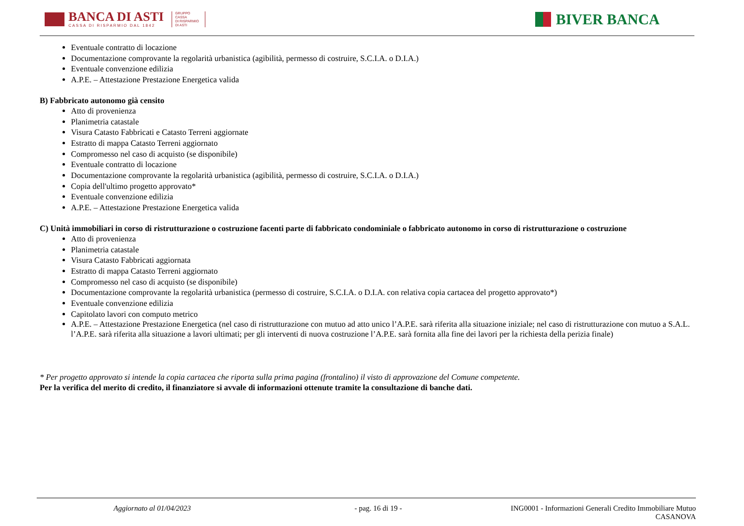BANCA DI ASTI
CASSA DI RISPARMIO DAL 1842
GRUPPO
CASSA
DI RISPARMIO
DI ASTI
BIVER BANCA
Eventuale contratto di locazione
Documentazione comprovante la regolarità urbanistica (agibilità, permesso di costruire, S.C.I.A. o D.I.A.)
Eventuale convenzione edilizia
A.P.E. – Attestazione Prestazione Energetica valida
B) Fabbricato autonomo già censito
Atto di provenienza
Planimetria catastale
Visura Catasto Fabbricati e Catasto Terreni aggiornate
Estratto di mappa Catasto Terreni aggiornato
Compromesso nel caso di acquisto (se disponibile)
Eventuale contratto di locazione
Documentazione comprovante la regolarità urbanistica (agibilità, permesso di costruire, S.C.I.A. o D.I.A.)
Copia dell'ultimo progetto approvato*
Eventuale convenzione edilizia
A.P.E. – Attestazione Prestazione Energetica valida
C) Unità immobiliari in corso di ristrutturazione o costruzione facenti parte di fabbricato condominiale o fabbricato autonomo in corso di ristrutturazione o costruzione
Atto di provenienza
Planimetria catastale
Visura Catasto Fabbricati aggiornata
Estratto di mappa Catasto Terreni aggiornato
Compromesso nel caso di acquisto (se disponibile)
Documentazione comprovante la regolarità urbanistica (permesso di costruire, S.C.I.A. o D.I.A. con relativa copia cartacea del progetto approvato*)
Eventuale convenzione edilizia
Capitolato lavori con computo metrico
A.P.E. – Attestazione Prestazione Energetica (nel caso di ristrutturazione con mutuo ad atto unico l’A.P.E. sarà riferita alla situazione iniziale; nel caso di ristrutturazione con mutuo a S.A.L. l’A.P.E. sarà riferita alla situazione a lavori ultimati; per gli interventi di nuova costruzione l’A.P.E. sarà fornita alla fine dei lavori per la richiesta della perizia finale)
* Per progetto approvato si intende la copia cartacea che riporta sulla prima pagina (frontalino) il visto di approvazione del Comune competente.
Per la verifica del merito di credito, il finanziatore si avvale di informazioni ottenute tramite la consultazione di banche dati.
Aggiornato al 01/04/2023 - pag. 16 di 19 - ING0001 - Informazioni Generali Credito Immobiliare Mutuo
CASANOVA